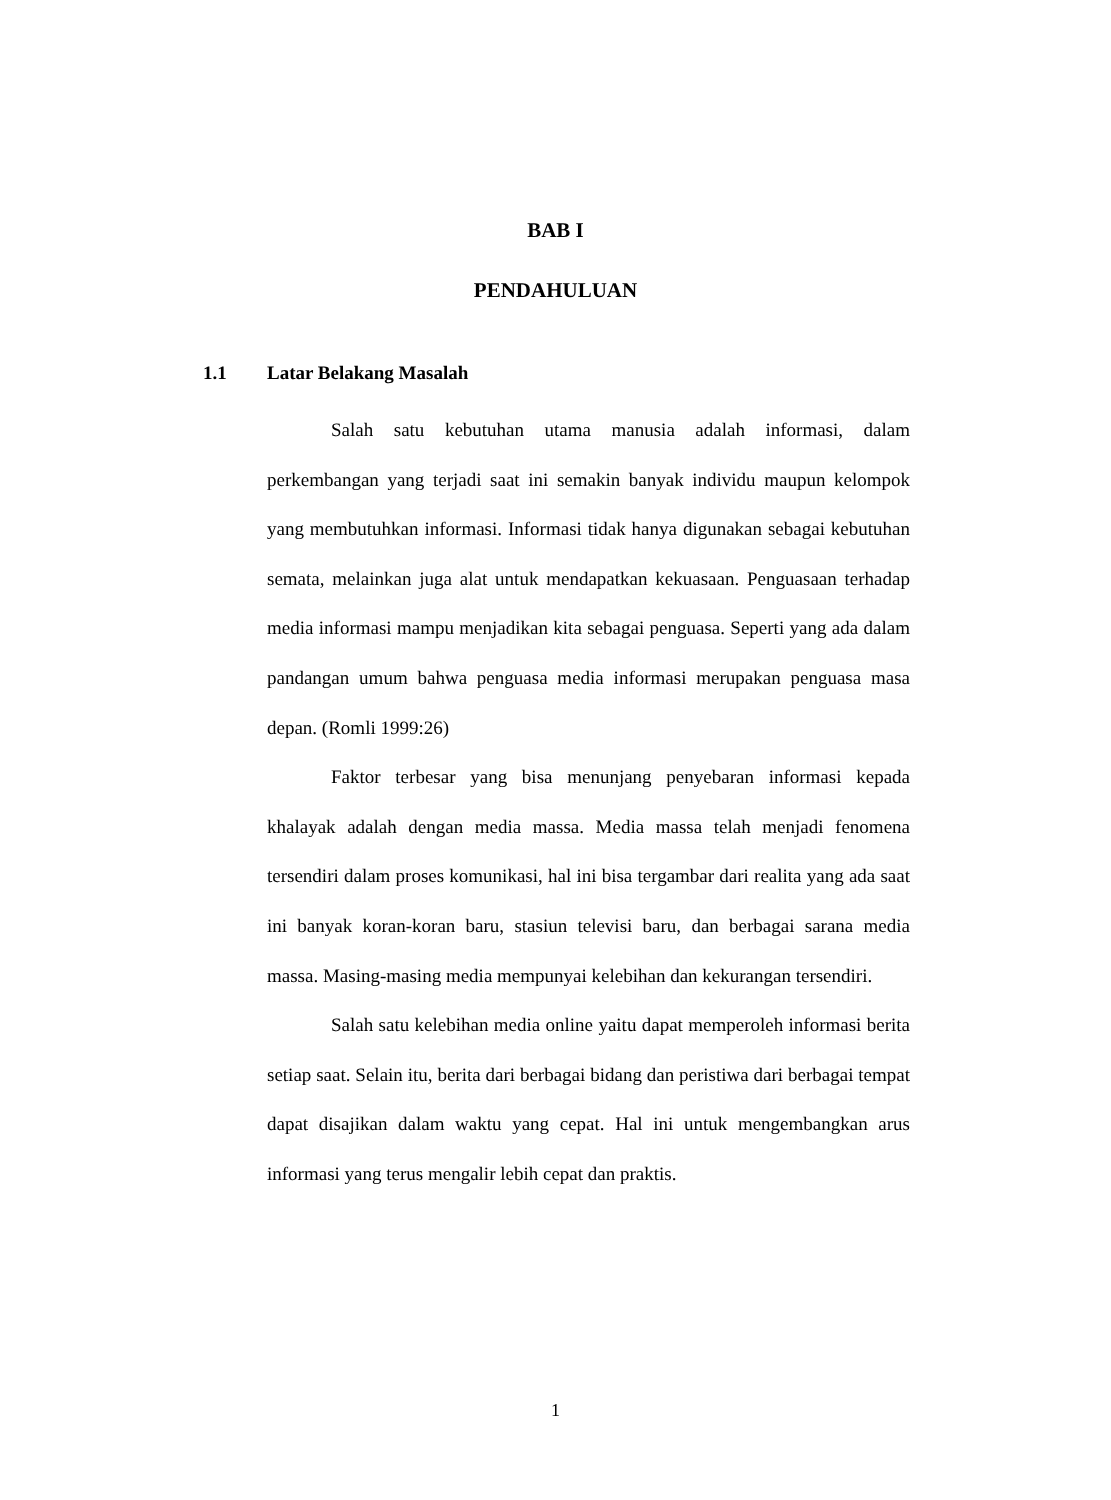BAB I
PENDAHULUAN
1.1 Latar Belakang Masalah
Salah satu kebutuhan utama manusia adalah informasi, dalam perkembangan yang terjadi saat ini semakin banyak individu maupun kelompok yang membutuhkan informasi. Informasi tidak hanya digunakan sebagai kebutuhan semata, melainkan juga alat untuk mendapatkan kekuasaan. Penguasaan terhadap media informasi mampu menjadikan kita sebagai penguasa. Seperti yang ada dalam pandangan umum bahwa penguasa media informasi merupakan penguasa masa depan. (Romli 1999:26)
Faktor terbesar yang bisa menunjang penyebaran informasi kepada khalayak adalah dengan media massa. Media massa telah menjadi fenomena tersendiri dalam proses komunikasi, hal ini bisa tergambar dari realita yang ada saat ini banyak koran-koran baru, stasiun televisi baru, dan berbagai sarana media massa. Masing-masing media mempunyai kelebihan dan kekurangan tersendiri.
Salah satu kelebihan media online yaitu dapat memperoleh informasi berita setiap saat. Selain itu, berita dari berbagai bidang dan peristiwa dari berbagai tempat dapat disajikan dalam waktu yang cepat. Hal ini untuk mengembangkan arus informasi yang terus mengalir lebih cepat dan praktis.
1